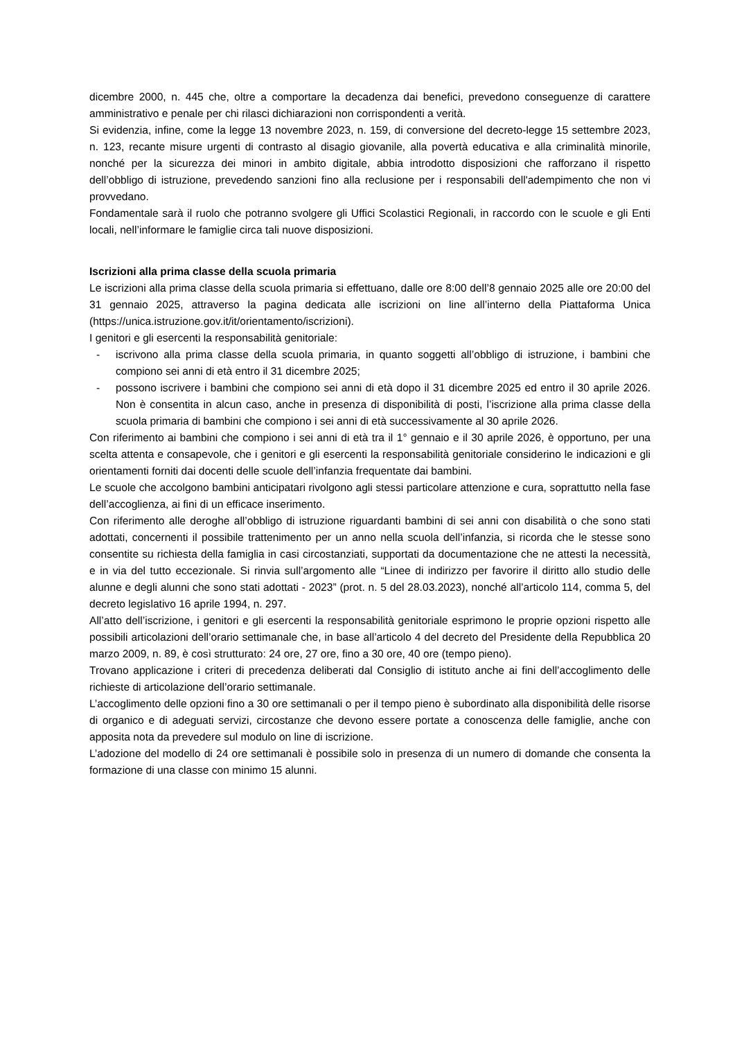dicembre 2000, n. 445 che, oltre a comportare la decadenza dai benefici, prevedono conseguenze di carattere amministrativo e penale per chi rilasci dichiarazioni non corrispondenti a verità.
Si evidenzia, infine, come la legge 13 novembre 2023, n. 159, di conversione del decreto-legge 15 settembre 2023, n. 123, recante misure urgenti di contrasto al disagio giovanile, alla povertà educativa e alla criminalità minorile, nonché per la sicurezza dei minori in ambito digitale, abbia introdotto disposizioni che rafforzano il rispetto dell’obbligo di istruzione, prevedendo sanzioni fino alla reclusione per i responsabili dell'adempimento che non vi provvedano.
Fondamentale sarà il ruolo che potranno svolgere gli Uffici Scolastici Regionali, in raccordo con le scuole e gli Enti locali, nell’informare le famiglie circa tali nuove disposizioni.
Iscrizioni alla prima classe della scuola primaria
Le iscrizioni alla prima classe della scuola primaria si effettuano, dalle ore 8:00 dell’8 gennaio 2025 alle ore 20:00 del 31 gennaio 2025, attraverso la pagina dedicata alle iscrizioni on line all’interno della Piattaforma Unica (https://unica.istruzione.gov.it/it/orientamento/iscrizioni).
I genitori e gli esercenti la responsabilità genitoriale:
- iscrivono alla prima classe della scuola primaria, in quanto soggetti all’obbligo di istruzione, i bambini che compiono sei anni di età entro il 31 dicembre 2025;
- possono iscrivere i bambini che compiono sei anni di età dopo il 31 dicembre 2025 ed entro il 30 aprile 2026. Non è consentita in alcun caso, anche in presenza di disponibilità di posti, l’iscrizione alla prima classe della scuola primaria di bambini che compiono i sei anni di età successivamente al 30 aprile 2026.
Con riferimento ai bambini che compiono i sei anni di età tra il 1° gennaio e il 30 aprile 2026, è opportuno, per una scelta attenta e consapevole, che i genitori e gli esercenti la responsabilità genitoriale considerino le indicazioni e gli orientamenti forniti dai docenti delle scuole dell’infanzia frequentate dai bambini.
Le scuole che accolgono bambini anticipatari rivolgono agli stessi particolare attenzione e cura, soprattutto nella fase dell’accoglienza, ai fini di un efficace inserimento.
Con riferimento alle deroghe all’obbligo di istruzione riguardanti bambini di sei anni con disabilità o che sono stati adottati, concernenti il possibile trattenimento per un anno nella scuola dell’infanzia, si ricorda che le stesse sono consentite su richiesta della famiglia in casi circostanziati, supportati da documentazione che ne attesti la necessità, e in via del tutto eccezionale. Si rinvia sull’argomento alle “Linee di indirizzo per favorire il diritto allo studio delle alunne e degli alunni che sono stati adottati - 2023” (prot. n. 5 del 28.03.2023), nonché all’articolo 114, comma 5, del decreto legislativo 16 aprile 1994, n. 297.
All’atto dell’iscrizione, i genitori e gli esercenti la responsabilità genitoriale esprimono le proprie opzioni rispetto alle possibili articolazioni dell’orario settimanale che, in base all’articolo 4 del decreto del Presidente della Repubblica 20 marzo 2009, n. 89, è così strutturato: 24 ore, 27 ore, fino a 30 ore, 40 ore (tempo pieno).
Trovano applicazione i criteri di precedenza deliberati dal Consiglio di istituto anche ai fini dell’accoglimento delle richieste di articolazione dell’orario settimanale.
L’accoglimento delle opzioni fino a 30 ore settimanali o per il tempo pieno è subordinato alla disponibilità delle risorse di organico e di adeguati servizi, circostanze che devono essere portate a conoscenza delle famiglie, anche con apposita nota da prevedere sul modulo on line di iscrizione.
L’adozione del modello di 24 ore settimanali è possibile solo in presenza di un numero di domande che consenta la formazione di una classe con minimo 15 alunni.